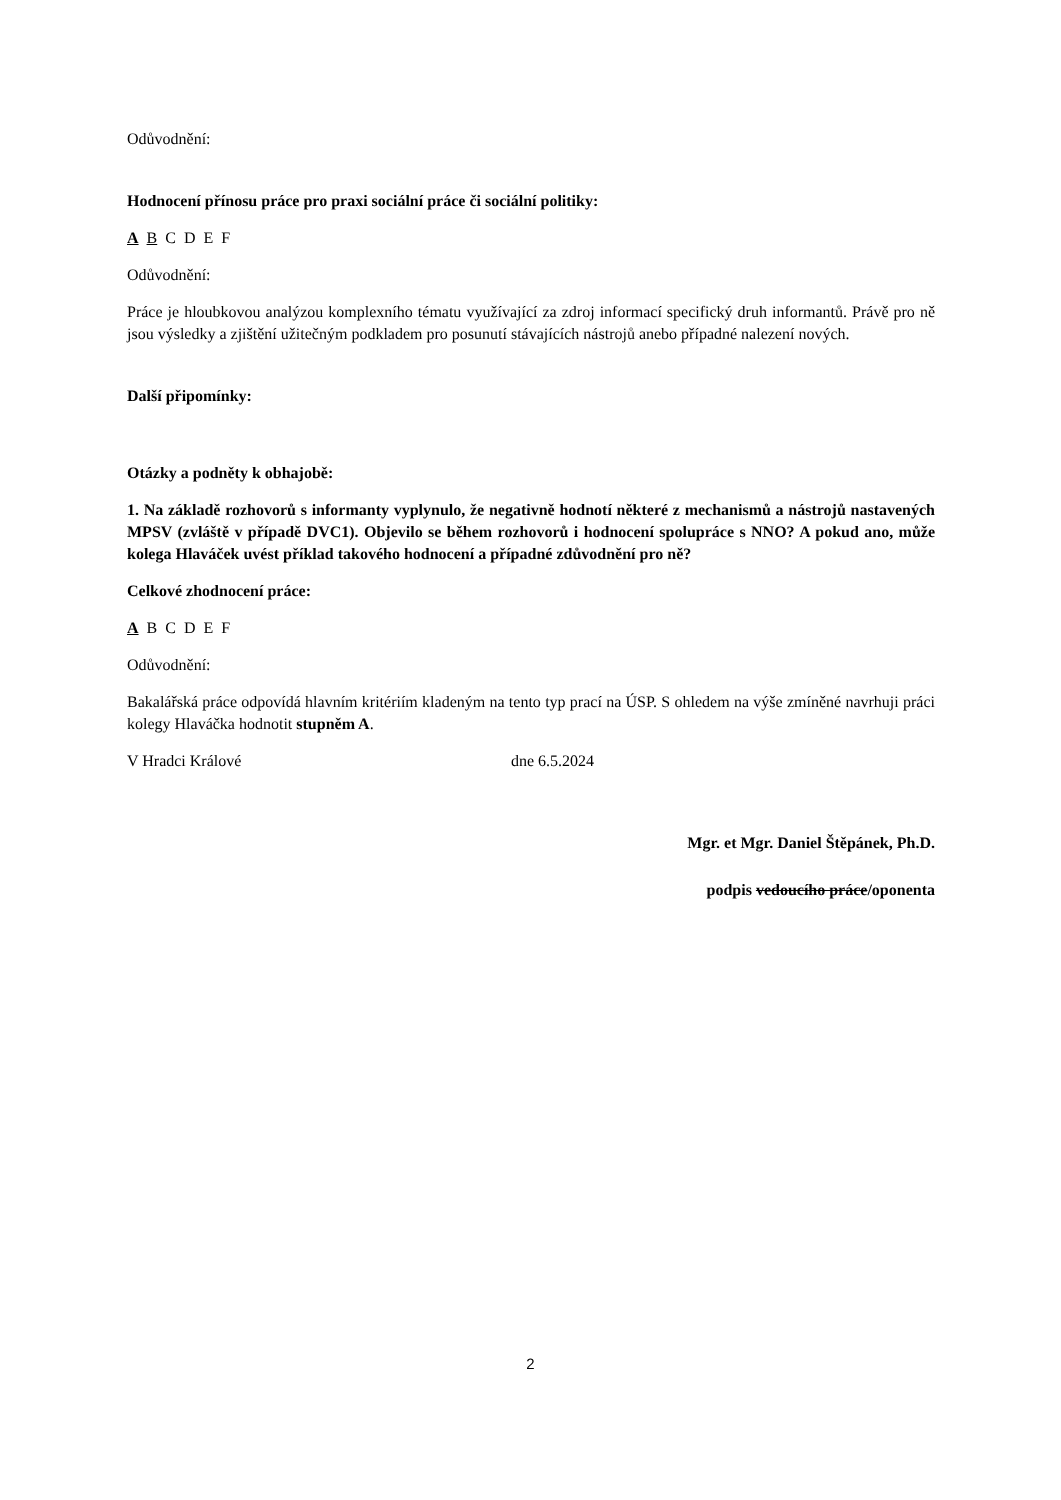Odůvodnění:
Hodnocení přínosu práce pro praxi sociální práce či sociální politiky:
ABCDEF
Odůvodnění:
Práce je hloubkovou analýzou komplexního tématu využívající za zdroj informací specifický druh informantů. Právě pro ně jsou výsledky a zjištění užitečným podkladem pro posunutí stávajících nástrojů anebo případné nalezení nových.
Další připomínky:
Otázky a podněty k obhajobě:
1. Na základě rozhovorů s informanty vyplynulo, že negativně hodnotí některé z mechanismů a nástrojů nastavených MPSV (zvláště v případě DVC1). Objevilo se během rozhovorů i hodnocení spolupráce s NNO? A pokud ano, může kolega Hlaváček uvést příklad takového hodnocení a případné zdůvodnění pro ně?
Celkové zhodnocení práce:
ABCDEF
Odůvodnění:
Bakalářská práce odpovídá hlavním kritériím kladeným na tento typ prací na ÚSP. S ohledem na výše zmíněné navrhuji práci kolegy Hlaváčka hodnotit stupněm A.
V Hradci Králové dne 6.5.2024
Mgr. et Mgr. Daniel Štěpánek, Ph.D.
podpis vedoucího práce/oponenta
2